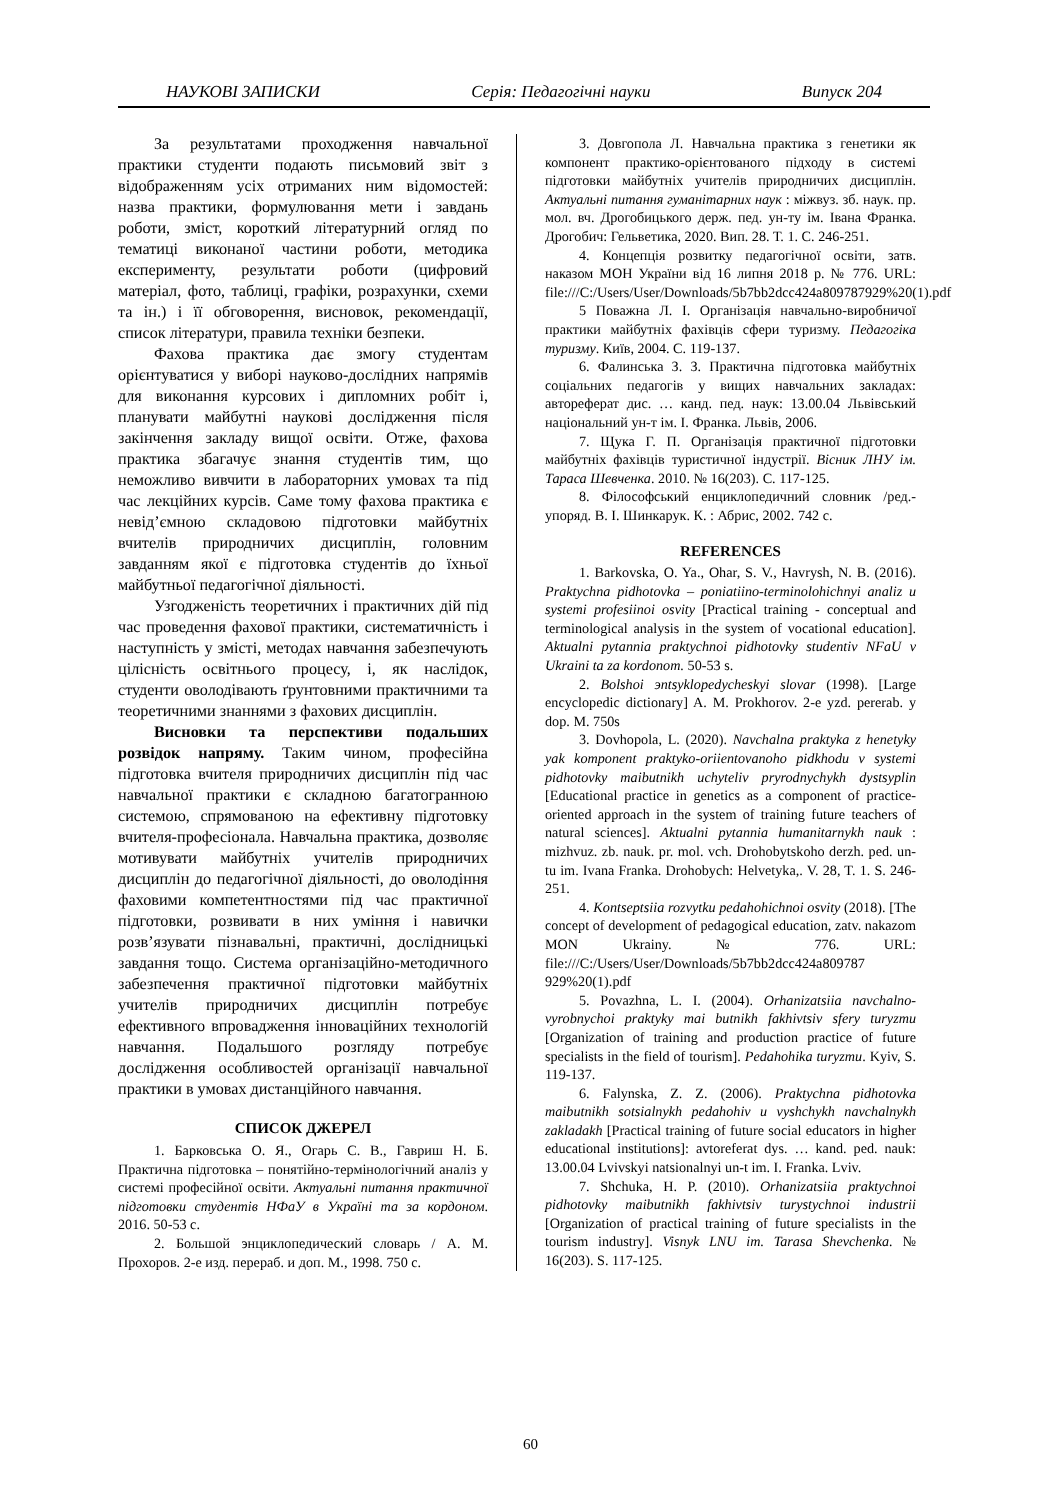НАУКОВІ ЗАПИСКИ Серія: Педагогічні науки Випуск 204
За результатами проходження навчальної практики студенти подають письмовий звіт з відображенням усіх отриманих ним відомостей: назва практики, формулювання мети і завдань роботи, зміст, короткий літературний огляд по тематиці виконаної частини роботи, методика експерименту, результати роботи (цифровий матеріал, фото, таблиці, графіки, розрахунки, схеми та ін.) і її обговорення, висновок, рекомендації, список літератури, правила техніки безпеки.
Фахова практика дає змогу студентам орієнтуватися у виборі науково-дослідних напрямів для виконання курсових і дипломних робіт і, планувати майбутні наукові дослідження після закінчення закладу вищої освіти. Отже, фахова практика збагачує знання студентів тим, що неможливо вивчити в лабораторних умовах та під час лекційних курсів. Саме тому фахова практика є невід’ємною складовою підготовки майбутніх вчителів природничих дисциплін, головним завданням якої є підготовка студентів до їхньої майбутньої педагогічної діяльності.
Узгодженість теоретичних і практичних дій під час проведення фахової практики, систематичність і наступність у змісті, методах навчання забезпечують цілісність освітнього процесу, і, як наслідок, студенти оволодівають ґрунтовними практичними та теоретичними знаннями з фахових дисциплін.
Висновки та перспективи подальших розвідок напряму. Таким чином, професійна підготовка вчителя природничих дисциплін під час навчальної практики є складною багатогранною системою, спрямованою на ефективну підготовку вчителя-професіонала. Навчальна практика, дозволяє мотивувати майбутніх учителів природничих дисциплін до педагогічної діяльності, до оволодіння фаховими компетентностями під час практичної підготовки, розвивати в них уміння і навички розв’язувати пізнавальні, практичні, дослідницькі завдання тощо. Система організаційно-методичного забезпечення практичної підготовки майбутніх учителів природничих дисциплін потребує ефективного впровадження інноваційних технологій навчання. Подальшого розгляду потребує дослідження особливостей організації навчальної практики в умовах дистанційного навчання.
СПИСОК ДЖЕРЕЛ
1. Барковська О. Я., Огарь С. В., Гавриш Н. Б. Практична підготовка – понятійно-термінологічний аналіз у системі професійної освіти. Актуальні питання практичної підготовки студентів НФаУ в Україні та за кордоном. 2016. 50-53 с.
2. Большой энциклопедический словарь / А. М. Прохоров. 2-е изд. перераб. и доп. М., 1998. 750 с.
3. Довгопола Л. Навчальна практика з генетики як компонент практико-орієнтованого підходу в системі підготовки майбутніх учителів природничих дисциплін. Актуальні питання гуманітарних наук : міжвуз. зб. наук. пр. мол. вч. Дрогобицького держ. пед. ун-ту ім. Івана Франка. Дрогобич: Гельветика, 2020. Вип. 28. Т. 1. С. 246-251.
4. Концепція розвитку педагогічної освіти, затв. наказом МОН України від 16 липня 2018 р. № 776. URL: file:///C:/Users/User/Downloads/5b7bb2dcc424a809787929%20(1).pdf
5 Поважна Л. І. Організація навчально-виробничої практики майбутніх фахівців сфери туризму. Педагогіка туризму. Київ, 2004. С. 119-137.
6. Фалинська З. З. Практична підготовка майбутніх соціальних педагогів у вищих навчальних закладах: автореферат дис. … канд. пед. наук: 13.00.04 Львівський національний ун-т ім. І. Франка. Львів, 2006.
7. Щука Г. П. Організація практичної підготовки майбутніх фахівців туристичної індустрії. Вісник ЛНУ ім. Тараса Шевченка. 2010. № 16(203). С. 117-125.
8. Філософський енциклопедичний словник /ред.-упоряд. В. І. Шинкарук. К. : Абрис, 2002. 742 с.
REFERENCES
1. Barkovska, O. Ya., Ohar, S. V., Havrysh, N. B. (2016). Praktychna pidhotovka – poniatiino-terminolohichnyi analiz u systemi profesiinoi osvity [Practical training - conceptual and terminological analysis in the system of vocational education]. Aktualni pytannia praktychnoi pidhotovky studentiv NFaU v Ukraini ta za kordonom. 50-53 s.
2. Bolshoi эntsyklopedycheskyi slovar (1998). [Large encyclopedic dictionary] A. M. Prokhorov. 2-e yzd. pererab. y dop. M. 750s
3. Dovhopola, L. (2020). Navchalna praktyka z henetyky yak komponent praktyko-oriientovanoho pidkhodu v systemi pidhotovky maibutnikh uchyteliv pryrodnychykh dystsyplin [Educational practice in genetics as a component of practice-oriented approach in the system of training future teachers of natural sciences]. Aktualni pytannia humanitarnykh nauk : mizhvuz. zb. nauk. pr. mol. vch. Drohobytskoho derzh. ped. un-tu im. Ivana Franka. Drohobych: Helvetyka,. V. 28, T. 1. S. 246-251.
4. Kontseptsiia rozvytku pedahohichnoi osvity (2018). [The concept of development of pedagogical education, zatv. nakazom MON Ukrainy. № 776. URL: file:///C:/Users/User/Downloads/5b7bb2dcc424a809787 929%20(1).pdf
5. Povazhna, L. I. (2004). Orhanizatsiia navchalno-vyrobnychoi praktyky mai butnikh fakhivtsiv sfery turyzmu [Organization of training and production practice of future specialists in the field of tourism]. Pedahohika turyzmu. Kyiv, S. 119-137.
6. Falynska, Z. Z. (2006). Praktychna pidhotovka maibutnikh sotsialnykh pedahohiv u vyshchykh navchalnykh zakladakh [Practical training of future social educators in higher educational institutions]: avtoreferat dys. … kand. ped. nauk: 13.00.04 Lvivskyi natsionalnyi un-t im. I. Franka. Lviv.
7. Shchuka, H. P. (2010). Orhanizatsiia praktychnoi pidhotovky maibutnikh fakhivtsiv turystychnoi industrii [Organization of practical training of future specialists in the tourism industry]. Visnyk LNU im. Tarasa Shevchenka. № 16(203). S. 117-125.
60